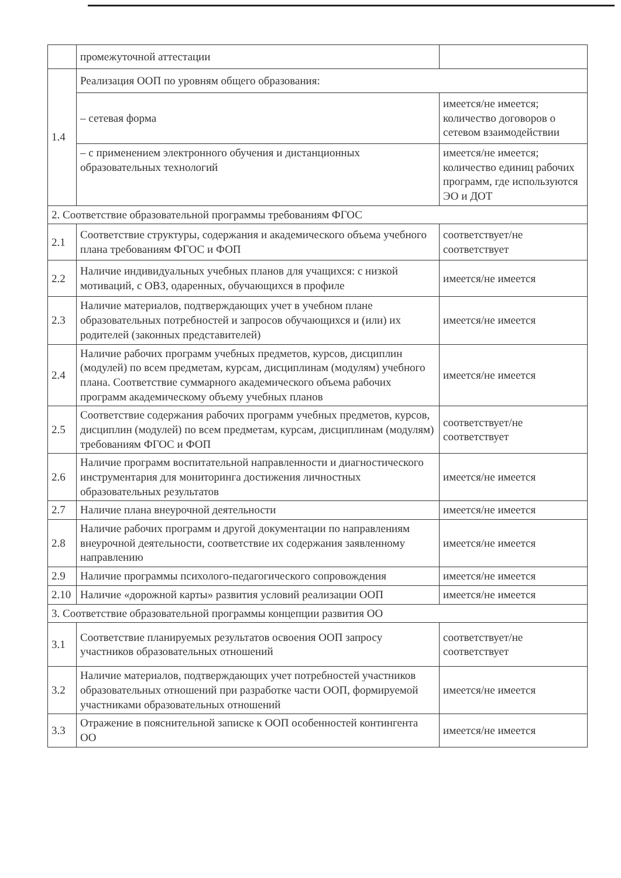| | промежуточной аттестации | |
| 1.4 | Реализация ООП по уровням общего образования: | |
| | – сетевая форма | имеется/не имеется; количество договоров о сетевом взаимодействии |
| | – с применением электронного обучения и дистанционных образовательных технологий | имеется/не имеется; количество единиц рабочих программ, где используются ЭО и ДОТ |
| 2. Соответствие образовательной программы требованиям ФГОС | | |
| 2.1 | Соответствие структуры, содержания и академического объема учебного плана требованиям ФГОС и ФОП | соответствует/не соответствует |
| 2.2 | Наличие индивидуальных учебных планов для учащихся: с низкой мотиваций, с ОВЗ, одаренных, обучающихся в профиле | имеется/не имеется |
| 2.3 | Наличие материалов, подтверждающих учет в учебном плане образовательных потребностей и запросов обучающихся и (или) их родителей (законных представителей) | имеется/не имеется |
| 2.4 | Наличие рабочих программ учебных предметов, курсов, дисциплин (модулей) по всем предметам, курсам, дисциплинам (модулям) учебного плана. Соответствие суммарного академического объема рабочих программ академическому объему учебных планов | имеется/не имеется |
| 2.5 | Соответствие содержания рабочих программ учебных предметов, курсов, дисциплин (модулей) по всем предметам, курсам, дисциплинам (модулям) требованиям ФГОС и ФОП | соответствует/не соответствует |
| 2.6 | Наличие программ воспитательной направленности и диагностического инструментария для мониторинга достижения личностных образовательных результатов | имеется/не имеется |
| 2.7 | Наличие плана внеурочной деятельности | имеется/не имеется |
| 2.8 | Наличие рабочих программ и другой документации по направлениям внеурочной деятельности, соответствие их содержания заявленному направлению | имеется/не имеется |
| 2.9 | Наличие программы психолого-педагогического сопровождения | имеется/не имеется |
| 2.10 | Наличие «дорожной карты» развития условий реализации ООП | имеется/не имеется |
| 3. Соответствие образовательной программы концепции развития ОО | | |
| 3.1 | Соответствие планируемых результатов освоения ООП запросу участников образовательных отношений | соответствует/не соответствует |
| 3.2 | Наличие материалов, подтверждающих учет потребностей участников образовательных отношений при разработке части ООП, формируемой участниками образовательных отношений | имеется/не имеется |
| 3.3 | Отражение в пояснительной записке к ООП особенностей контингента ОО | имеется/не имеется |